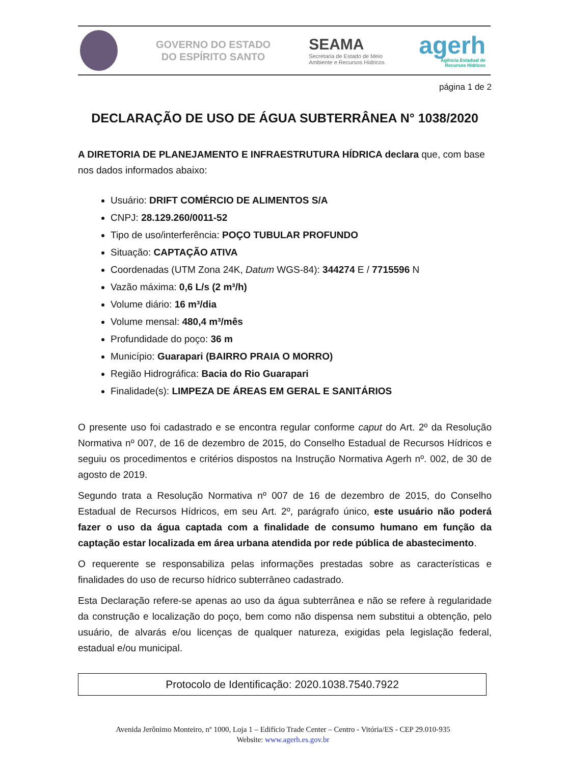GOVERNO DO ESTADO
DO ESPÍRITO SANTO
SEAMA
Secretaria de Estado de Meio
Ambiente e Recursos Hídricos
agerh
Agência Estadual de
Recursos Hídricos
página 1 de 2
DECLARAÇÃO DE USO DE ÁGUA SUBTERRÂNEA N° 1038/2020
A DIRETORIA DE PLANEJAMENTO E INFRAESTRUTURA HÍDRICA declara que, com base nos dados informados abaixo:
Usuário: DRIFT COMÉRCIO DE ALIMENTOS S/A
CNPJ: 28.129.260/0011-52
Tipo de uso/interferência: POÇO TUBULAR PROFUNDO
Situação: CAPTAÇÃO ATIVA
Coordenadas (UTM Zona 24K, Datum WGS-84): 344274 E / 7715596 N
Vazão máxima: 0,6 L/s (2 m³/h)
Volume diário: 16 m³/dia
Volume mensal: 480,4 m³/mês
Profundidade do poço: 36 m
Município: Guarapari (BAIRRO PRAIA O MORRO)
Região Hidrográfica: Bacia do Rio Guarapari
Finalidade(s): LIMPEZA DE ÁREAS EM GERAL E SANITÁRIOS
O presente uso foi cadastrado e se encontra regular conforme caput do Art. 2º da Resolução Normativa nº 007, de 16 de dezembro de 2015, do Conselho Estadual de Recursos Hídricos e seguiu os procedimentos e critérios dispostos na Instrução Normativa Agerh nº. 002, de 30 de agosto de 2019.
Segundo trata a Resolução Normativa nº 007 de 16 de dezembro de 2015, do Conselho Estadual de Recursos Hídricos, em seu Art. 2º, parágrafo único, este usuário não poderá fazer o uso da água captada com a finalidade de consumo humano em função da captação estar localizada em área urbana atendida por rede pública de abastecimento.
O requerente se responsabiliza pelas informações prestadas sobre as características e finalidades do uso de recurso hídrico subterrâneo cadastrado.
Esta Declaração refere-se apenas ao uso da água subterrânea e não se refere à regularidade da construção e localização do poço, bem como não dispensa nem substitui a obtenção, pelo usuário, de alvarás e/ou licenças de qualquer natureza, exigidas pela legislação federal, estadual e/ou municipal.
Protocolo de Identificação: 2020.1038.7540.7922
Avenida Jerônimo Monteiro, nº 1000, Loja 1 – Edifício Trade Center – Centro - Vitória/ES - CEP 29.010-935
Website: www.agerh.es.gov.br